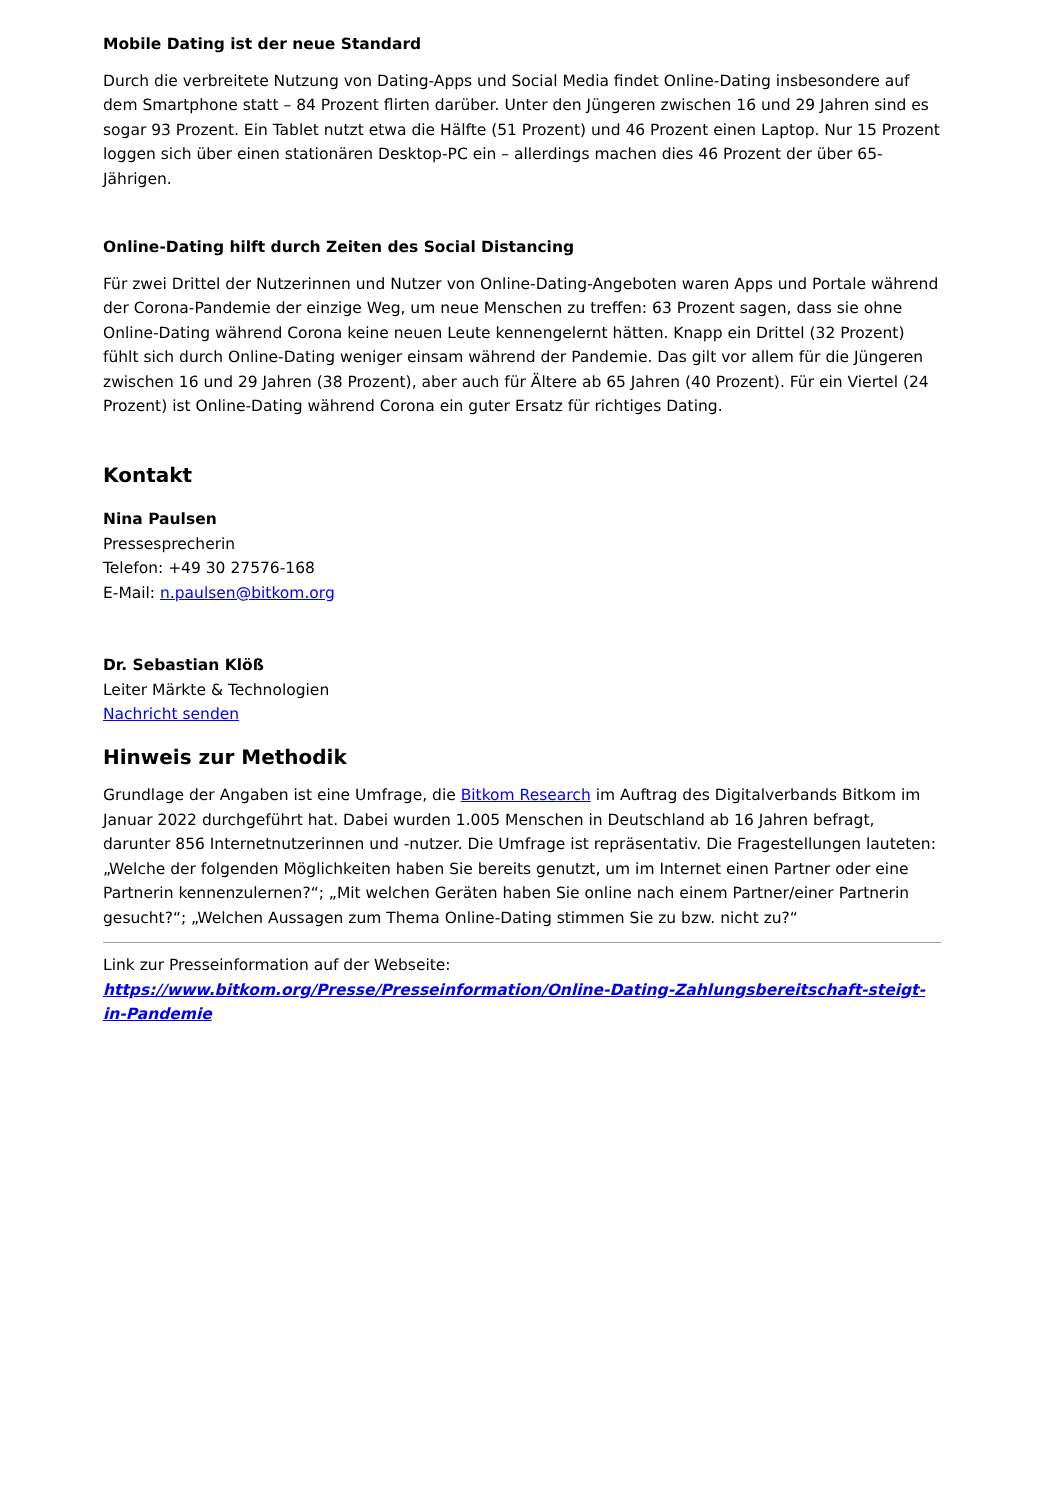Mobile Dating ist der neue Standard
Durch die verbreitete Nutzung von Dating-Apps und Social Media findet Online-Dating insbesondere auf dem Smartphone statt – 84 Prozent flirten darüber. Unter den Jüngeren zwischen 16 und 29 Jahren sind es sogar 93 Prozent. Ein Tablet nutzt etwa die Hälfte (51 Prozent) und 46 Prozent einen Laptop. Nur 15 Prozent loggen sich über einen stationären Desktop-PC ein – allerdings machen dies 46 Prozent der über 65-Jährigen.
Online-Dating hilft durch Zeiten des Social Distancing
Für zwei Drittel der Nutzerinnen und Nutzer von Online-Dating-Angeboten waren Apps und Portale während der Corona-Pandemie der einzige Weg, um neue Menschen zu treffen: 63 Prozent sagen, dass sie ohne Online-Dating während Corona keine neuen Leute kennengelernt hätten. Knapp ein Drittel (32 Prozent) fühlt sich durch Online-Dating weniger einsam während der Pandemie. Das gilt vor allem für die Jüngeren zwischen 16 und 29 Jahren (38 Prozent), aber auch für Ältere ab 65 Jahren (40 Prozent). Für ein Viertel (24 Prozent) ist Online-Dating während Corona ein guter Ersatz für richtiges Dating.
Kontakt
Nina Paulsen
Pressesprecherin
Telefon: +49 30 27576-168
E-Mail: n.paulsen@bitkom.org
Dr. Sebastian Klöß
Leiter Märkte & Technologien
Nachricht senden
Hinweis zur Methodik
Grundlage der Angaben ist eine Umfrage, die Bitkom Research im Auftrag des Digitalverbands Bitkom im Januar 2022 durchgeführt hat. Dabei wurden 1.005 Menschen in Deutschland ab 16 Jahren befragt, darunter 856 Internetnutzerinnen und -nutzer. Die Umfrage ist repräsentativ. Die Fragestellungen lauteten: „Welche der folgenden Möglichkeiten haben Sie bereits genutzt, um im Internet einen Partner oder eine Partnerin kennenzulernen?“; „Mit welchen Geräten haben Sie online nach einem Partner/einer Partnerin gesucht?“; „Welchen Aussagen zum Thema Online-Dating stimmen Sie zu bzw. nicht zu?“
Link zur Presseinformation auf der Webseite:
https://www.bitkom.org/Presse/Presseinformation/Online-Dating-Zahlungsbereitschaft-steigt-in-Pandemie